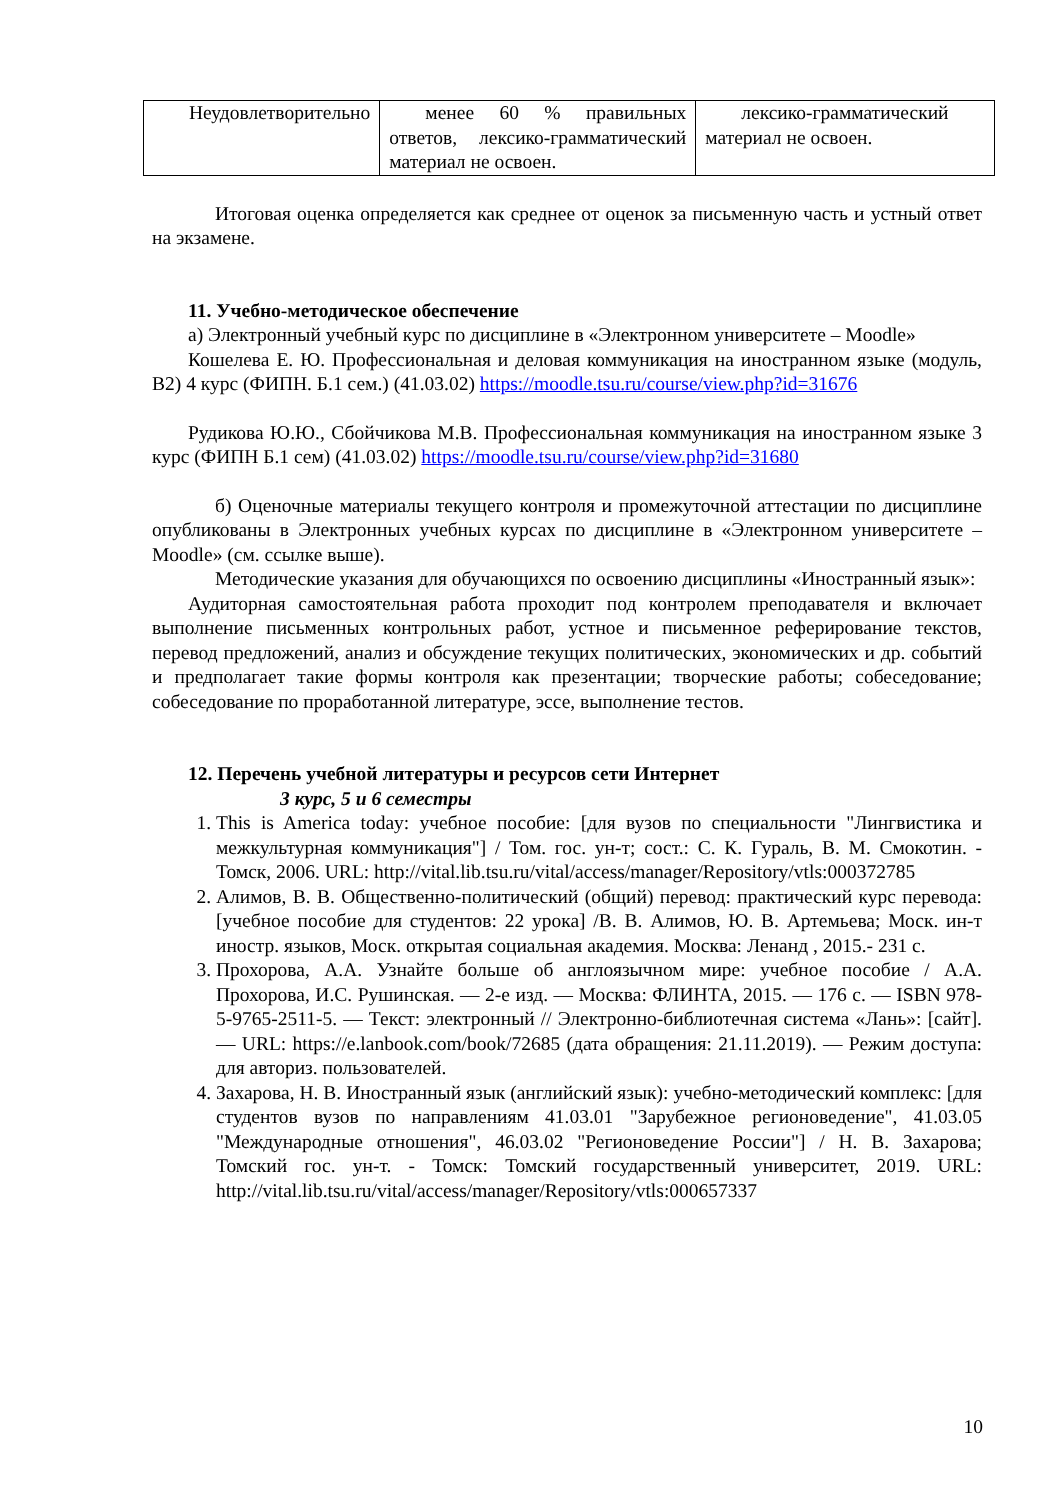| Неудовлетворительно | менее 60 % правильных ответов, лексико-грамматический материал не освоен. | лексико-грамматический материал не освоен. |
Итоговая оценка определяется как среднее от оценок за письменную часть и устный ответ на экзамене.
11. Учебно-методическое обеспечение
а) Электронный учебный курс по дисциплине в «Электронном университете – Moodle»
Кошелева Е. Ю. Профессиональная и деловая коммуникация на иностранном языке (модуль, B2) 4 курс (ФИПН. Б.1 сем.) (41.03.02) https://moodle.tsu.ru/course/view.php?id=31676
Рудикова Ю.Ю., Сбойчикова М.В. Профессиональная коммуникация на иностранном языке 3 курс (ФИПН Б.1 сем) (41.03.02) https://moodle.tsu.ru/course/view.php?id=31680
б) Оценочные материалы текущего контроля и промежуточной аттестации по дисциплине опубликованы в Электронных учебных курсах по дисциплине в «Электронном университете – Moodle» (см. ссылке выше).
Методические указания для обучающихся по освоению дисциплины «Иностранный язык»:
Аудиторная самостоятельная работа проходит под контролем преподавателя и включает выполнение письменных контрольных работ, устное и письменное реферирование текстов, перевод предложений, анализ и обсуждение текущих политических, экономических и др. событий и предполагает такие формы контроля как презентации; творческие работы; собеседование; собеседование по проработанной литературе, эссе, выполнение тестов.
12. Перечень учебной литературы и ресурсов сети Интернет
3 курс, 5 и 6 семестры
1. This is America today: учебное пособие: [для вузов по специальности "Лингвистика и межкультурная коммуникация"] / Том. гос. ун-т; сост.: С. К. Гураль, В. М. Смокотин. - Томск, 2006. URL: http://vital.lib.tsu.ru/vital/access/manager/Repository/vtls:000372785
2. Алимов, В. В. Общественно-политический (общий) перевод: практический курс перевода: [учебное пособие для студентов: 22 урока] /В. В. Алимов, Ю. В. Артемьева; Моск. ин-т иностр. языков, Моск. открытая социальная академия. Москва: Ленанд , 2015.- 231 с.
3. Прохорова, А.А. Узнайте больше об англоязычном мире: учебное пособие / А.А. Прохорова, И.С. Рушинская. — 2-е изд. — Москва: ФЛИНТА, 2015. — 176 с. — ISBN 978-5-9765-2511-5. — Текст: электронный // Электронно-библиотечная система «Лань»: [сайт]. — URL: https://e.lanbook.com/book/72685 (дата обращения: 21.11.2019). — Режим доступа: для авториз. пользователей.
4. Захарова, Н. В. Иностранный язык (английский язык): учебно-методический комплекс: [для студентов вузов по направлениям 41.03.01 "Зарубежное регионоведение", 41.03.05 "Международные отношения", 46.03.02 "Регионоведение России"] / Н. В. Захарова; Томский гос. ун-т. - Томск: Томский государственный университет, 2019. URL: http://vital.lib.tsu.ru/vital/access/manager/Repository/vtls:000657337
10